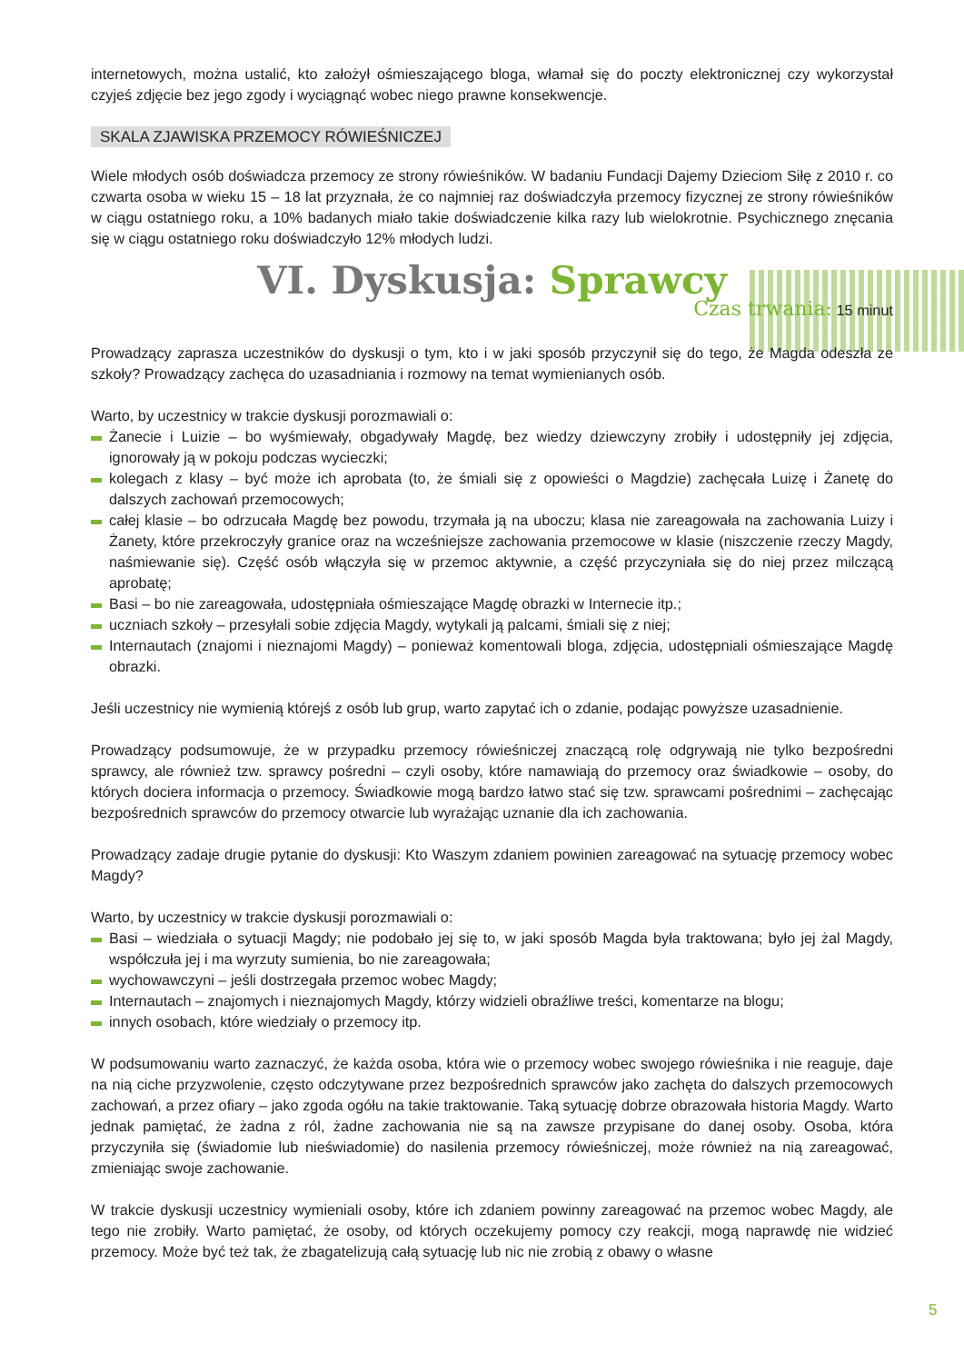internetowych, można ustalić, kto założył ośmieszającego bloga, włamał się do poczty elektronicznej czy wykorzystał czyjeś zdjęcie bez jego zgody i wyciągnąć wobec niego prawne konsekwencje.
SKALA ZJAWISKA PRZEMOCY RÓWIEŚNICZEJ
Wiele młodych osób doświadcza przemocy ze strony rówieśników. W badaniu Fundacji Dajemy Dzieciom Siłę z 2010 r. co czwarta osoba w wieku 15 – 18 lat przyznała, że co najmniej raz doświadczyła przemocy fizycznej ze strony rówieśników w ciągu ostatniego roku, a 10% badanych miało takie doświadczenie kilka razy lub wielokrotnie. Psychicznego znęcania się w ciągu ostatniego roku doświadczyło 12% młodych ludzi.
VI. Dyskusja: Sprawcy
Czas trwania: 15 minut
Prowadzący zaprasza uczestników do dyskusji o tym, kto i w jaki sposób przyczynił się do tego, że Magda odeszła ze szkoły? Prowadzący zachęca do uzasadniania i rozmowy na temat wymienianych osób.
Warto, by uczestnicy w trakcie dyskusji porozmawiali o:
Żanecie i Luizie – bo wyśmiewały, obgadywały Magdę, bez wiedzy dziewczyny zrobiły i udostępniły jej zdjęcia, ignorowały ją w pokoju podczas wycieczki;
kolegach z klasy – być może ich aprobata (to, że śmiali się z opowieści o Magdzie) zachęcała Luizę i Żanetę do dalszych zachowań przemocowych;
całej klasie – bo odrzucała Magdę bez powodu, trzymała ją na uboczu; klasa nie zareagowała na zachowania Luizy i Żanety, które przekroczyły granice oraz na wcześniejsze zachowania przemocowe w klasie (niszczenie rzeczy Magdy, naśmiewanie się). Część osób włączyła się w przemoc aktywnie, a część przyczyniała się do niej przez milczącą aprobatę;
Basi – bo nie zareagowała, udostępniała ośmieszające Magdę obrazki w Internecie itp.;
uczniach szkoły – przesyłali sobie zdjęcia Magdy, wytykali ją palcami, śmiali się z niej;
Internautach (znajomi i nieznajomi Magdy) – ponieważ komentowali bloga, zdjęcia, udostępniali ośmieszające Magdę obrazki.
Jeśli uczestnicy nie wymienią którejś z osób lub grup, warto zapytać ich o zdanie, podając powyższe uzasadnienie.
Prowadzący podsumowuje, że w przypadku przemocy rówieśniczej znaczącą rolę odgrywają nie tylko bezpośredni sprawcy, ale również tzw. sprawcy pośredni – czyli osoby, które namawiają do przemocy oraz świadkowie – osoby, do których dociera informacja o przemocy. Świadkowie mogą bardzo łatwo stać się tzw. sprawcami pośrednimi – zachęcając bezpośrednich sprawców do przemocy otwarcie lub wyrażając uznanie dla ich zachowania.
Prowadzący zadaje drugie pytanie do dyskusji: Kto Waszym zdaniem powinien zareagować na sytuację przemocy wobec Magdy?
Warto, by uczestnicy w trakcie dyskusji porozmawiali o:
Basi – wiedziała o sytuacji Magdy; nie podobało jej się to, w jaki sposób Magda była traktowana; było jej żal Magdy, współczuła jej i ma wyrzuty sumienia, bo nie zareagowała;
wychowawczyni – jeśli dostrzegała przemoc wobec Magdy;
Internautach – znajomych i nieznajomych Magdy, którzy widzieli obraźliwe treści, komentarze na blogu;
innych osobach, które wiedziały o przemocy itp.
W podsumowaniu warto zaznaczyć, że każda osoba, która wie o przemocy wobec swojego rówieśnika i nie reaguje, daje na nią ciche przyzwolenie, często odczytywane przez bezpośrednich sprawców jako zachęta do dalszych przemocowych zachowań, a przez ofiary – jako zgoda ogółu na takie traktowanie. Taką sytuację dobrze obrazowała historia Magdy. Warto jednak pamiętać, że żadna z ról, żadne zachowania nie są na zawsze przypisane do danej osoby. Osoba, która przyczyniła się (świadomie lub nieświadomie) do nasilenia przemocy rówieśniczej, może również na nią zareagować, zmieniając swoje zachowanie.
W trakcie dyskusji uczestnicy wymieniali osoby, które ich zdaniem powinny zareagować na przemoc wobec Magdy, ale tego nie zrobiły. Warto pamiętać, że osoby, od których oczekujemy pomocy czy reakcji, mogą naprawdę nie widzieć przemocy. Może być też tak, że zbagatelizują całą sytuację lub nic nie zrobią z obawy o własne
5